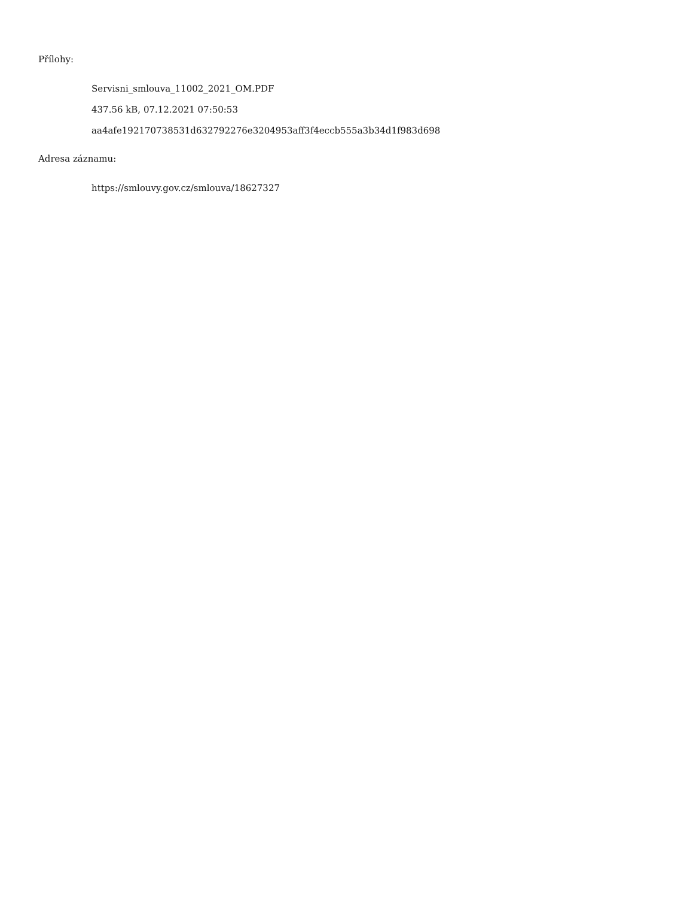Přílohy:
Servisni_smlouva_11002_2021_OM.PDF
437.56 kB, 07.12.2021 07:50:53
aa4afe192170738531d632792276e3204953aff3f4eccb555a3b34d1f983d698
Adresa záznamu:
https://smlouvy.gov.cz/smlouva/18627327